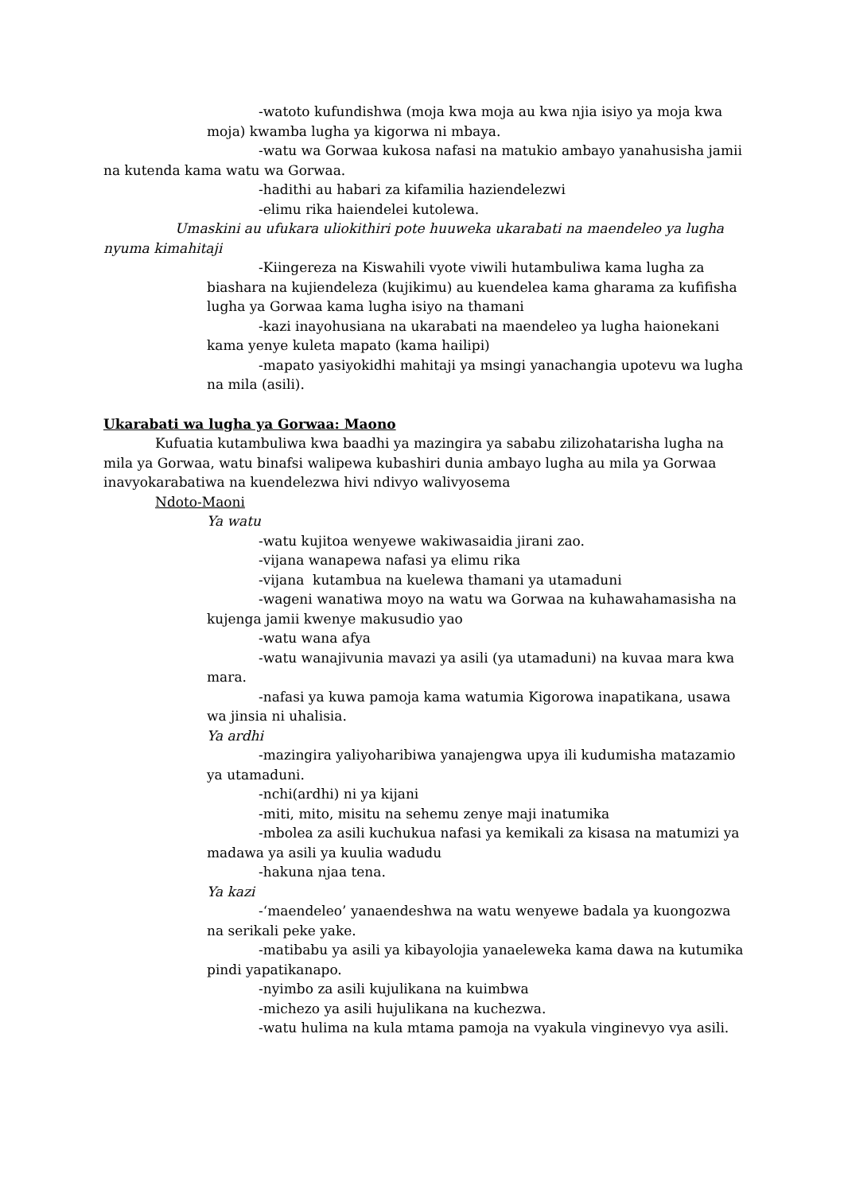-watoto kufundishwa (moja kwa moja au kwa njia isiyo ya moja kwa moja) kwamba lugha ya kigorwa ni mbaya.
-watu wa Gorwaa kukosa nafasi na matukio ambayo yanahusisha jamii na kutenda kama watu wa Gorwaa.
-hadithi au habari za kifamilia haziendelezwi
-elimu rika haiendelei kutolewa.
Umaskini au ufukara uliokithiri pote huuweka ukarabati na maendeleo ya lugha nyuma kimahitaji
-Kiingereza na Kiswahili vyote viwili hutambuliwa kama lugha za biashara na kujiendeleza (kujikimu) au kuendelea kama gharama za kufifisha lugha ya Gorwaa kama lugha isiyo na thamani
-kazi inayohusiana na ukarabati na maendeleo ya lugha haionekani kama yenye kuleta mapato (kama hailipi)
-mapato yasiyokidhi mahitaji ya msingi yanachangia upotevu wa lugha na mila (asili).
Ukarabati wa lugha ya Gorwaa: Maono
Kufuatia kutambuliwa kwa baadhi ya mazingira ya sababu zilizohatarisha lugha na mila ya Gorwaa, watu binafsi walipewa kubashiri dunia ambayo lugha au mila ya Gorwaa inavyokarabatiwa na kuendelezwa hivi ndivyo walivyosema
Ndoto-Maoni
Ya watu
-watu kujitoa wenyewe wakiwasaidia jirani zao.
-vijana wanapewa nafasi ya elimu rika
-vijana kutambua na kuelewa thamani ya utamaduni
-wageni wanatiwa moyo na watu wa Gorwaa na kuhawahamasisha na kujenga jamii kwenye makusudio yao
-watu wana afya
-watu wanajivunia mavazi ya asili (ya utamaduni) na kuvaa mara kwa mara.
-nafasi ya kuwa pamoja kama watumia Kigorowa inapatikana, usawa wa jinsia ni uhalisia.
Ya ardhi
-mazingira yaliyoharibiwa yanajengwa upya ili kudumisha matazamio ya utamaduni.
-nchi(ardhi) ni ya kijani
-miti, mito, misitu na sehemu zenye maji inatumika
-mbolea za asili kuchukua nafasi ya kemikali za kisasa na matumizi ya madawa ya asili ya kuulia wadudu
-hakuna njaa tena.
Ya kazi
-‘maendeleo’ yanaendeshwa na watu wenyewe badala ya kuongozwa na serikali peke yake.
-matibabu ya asili ya kibayolojia yanaeleweka kama dawa na kutumika pindi yapatikanapo.
-nyimbo za asili kujulikana na kuimbwa
-michezo ya asili hujulikana na kuchezwa.
-watu hulima na kula mtama pamoja na vyakula vinginevyo vya asili.